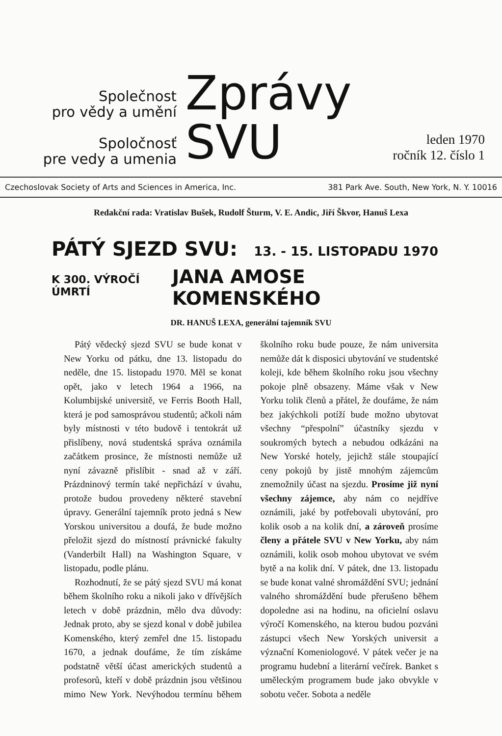Společnost
pro vědy a umění
Spoločnosť
pre vedy a umenia
Zprávy
SVU
leden 1970
ročník 12. číslo 1
Czechoslovak Society of Arts and Sciences in America, Inc. 381 Park Ave. South, New York, N. Y. 10016
Redakční rada: Vratislav Bušek, Rudolf Šturm, V. E. Andic, Jiří Škvor, Hanuš Lexa
PÁTÝ SJEZD SVU: 13. - 15. LISTOPADU 1970
K 300. VÝROČÍ ÚMRTÍ JANA AMOSE KOMENSKÉHO
DR. HANUŠ LEXA, generální tajemník SVU
Pátý vědecký sjezd SVU se bude konat v New Yorku od pátku, dne 13. listopadu do neděle, dne 15. listopadu 1970. Měl se konat opět, jako v letech 1964 a 1966, na Kolumbijské universitě, ve Ferris Booth Hall, která je pod samosprávou studentů; ačkoli nám byly místnosti v této budově i tentokrát už přislíbeny, nová studentská správa oznámila začátkem prosince, že místnosti nemůže už nyní závazně přislíbit - snad až v září. Prázdninový termín také nepřichází v úvahu, protože budou provedeny některé stavební úpravy. Generální tajemník proto jedná s New Yorskou universitou a doufá, že bude možno přeložit sjezd do místností právnické fakulty (Vanderbilt Hall) na Washington Square, v listopadu, podle plánu.
Rozhodnutí, že se pátý sjezd SVU má konat během školního roku a nikoli jako v dřívějších letech v době prázdnin, mělo dva důvody: Jednak proto, aby se sjezd konal v době jubilea Komenského, který zemřel dne 15. listopadu 1670, a jednak doufáme, že tím získáme podstatně větší účast amerických studentů a profesorů, kteří v době prázdnin jsou většinou mimo New York. Nevýhodou termínu během školního roku bude pouze, že nám universita nemůže dát k disposici ubytování ve studentské koleji, kde během školního roku jsou všechny pokoje plně obsazeny. Máme však v New Yorku tolik členů a přátel, že doufáme, že nám bez jakýchkoli potíží bude možno ubytovat všechny “přespolní” účastníky sjezdu v soukromých bytech a nebudou odkázáni na New Yorské hotely, jejichž stále stoupající ceny pokojů by jistě mnohým zájemcům znemožnily účast na sjezdu. Prosíme již nyní všechny zájemce, aby nám co nejdříve oznámili, jaké by potřebovali ubytování, pro kolik osob a na kolik dní, a zároveň prosíme členy a přátele SVU v New Yorku, aby nám oznámili, kolik osob mohou ubytovat ve svém bytě a na kolik dní. V pátek, dne 13. listopadu se bude konat valné shromáždění SVU; jednání valného shromáždění bude přerušeno během dopoledne asi na hodinu, na oficielní oslavu výročí Komenského, na kterou budou pozváni zástupci všech New Yorských universit a význační Komeniologové. V pátek večer je na programu hudební a literární večírek. Banket s uměleckým programem bude jako obvykle v sobotu večer. Sobota a neděle